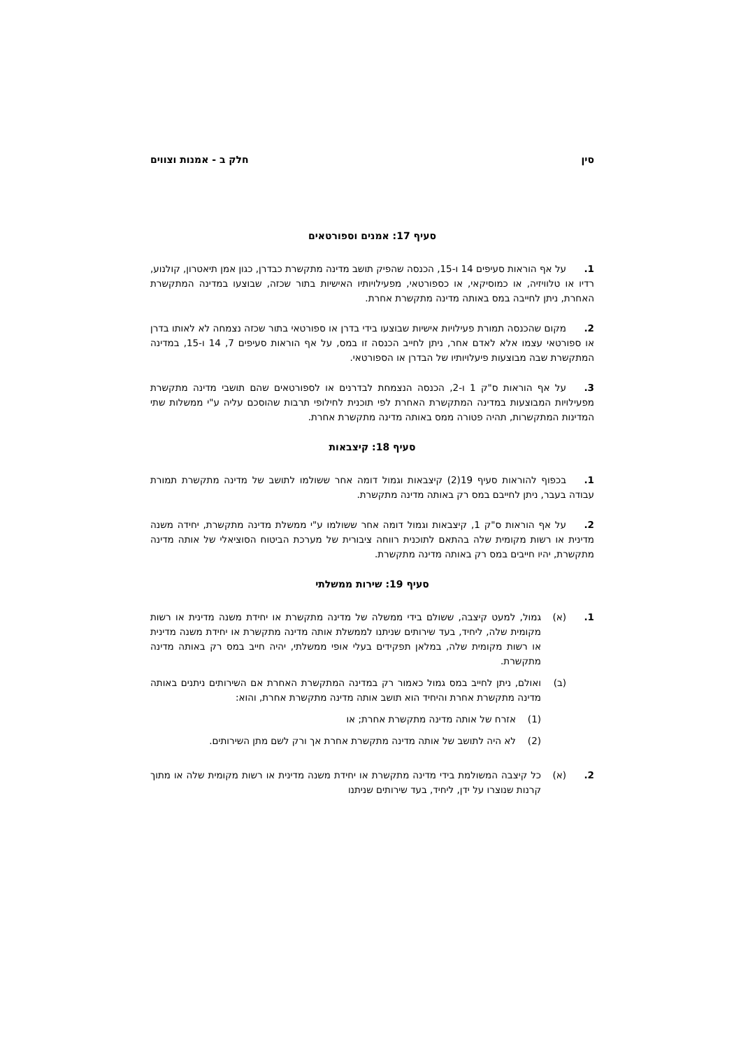סין חלק ב - אמנות וצווים
סעיף 17: אמנים וספורטאים
1. על אף הוראות סעיפים 14 ו-15, הכנסה שהפיק תושב מדינה מתקשרת כבדרן, כגון אמן תיאטרון, קולנוע, רדיו או טלוויזיה, או כמוסיקאי, או כספורטאי, מפעילויותיו האישיות בתור שכזה, שבוצעו במדינה המתקשרת האחרת, ניתן לחייבה במס באותה מדינה מתקשרת אחרת.
2. מקום שהכנסה תמורת פעילויות אישיות שבוצעו בידי בדרן או ספורטאי בתור שכזה נצמחה לא לאותו בדרן או ספורטאי עצמו אלא לאדם אחר, ניתן לחייב הכנסה זו במס, על אף הוראות סעיפים 7, 14 ו-15, במדינה המתקשרת שבה מבוצעות פיעלויותיו של הבדרן או הספורטאי.
3. על אף הוראות ס"ק 1 ו-2, הכנסה הנצמחת לבדרנים או לספורטאים שהם תושבי מדינה מתקשרת מפעילויות המבוצעות במדינה המתקשרת האחרת לפי תוכנית לחילופי תרבות שהוסכם עליה ע"י ממשלות שתי המדינות המתקשרות, תהיה פטורה ממס באותה מדינה מתקשרת אחרת.
סעיף 18: קיצבאות
1. בכפוף להוראות סעיף 19(2) קיצבאות וגמול דומה אחר ששולמו לתושב של מדינה מתקשרת תמורת עבודה בעבר, ניתן לחייבם במס רק באותה מדינה מתקשרת.
2. על אף הוראות ס"ק 1, קיצבאות וגמול דומה אחר ששולמו ע"י ממשלת מדינה מתקשרת, יחידה משנה מדינית או רשות מקומית שלה בהתאם לתוכנית רווחה ציבורית של מערכת הביטוח הסוציאלי של אותה מדינה מתקשרת, יהיו חייבים במס רק באותה מדינה מתקשרת.
סעיף 19: שירות ממשלתי
1. (א) גמול, למעט קיצבה, ששולם בידי ממשלה של מדינה מתקשרת או יחידת משנה מדינית או רשות מקומית שלה, ליחיד, בעד שירותים שניתנו לממשלת אותה מדינה מתקשרת או יחידת משנה מדינית או רשות מקומית שלה, במלאן תפקידים בעלי אופי ממשלתי, יהיה חייב במס רק באותה מדינה מתקשרת.
(ב) ואולם, ניתן לחייב במס גמול כאמור רק במדינה המתקשרת האחרת אם השירותים ניתנים באותה מדינה מתקשרת אחרת והיחיד הוא תושב אותה מדינה מתקשרת אחרת, והוא:
(1) אזרח של אותה מדינה מתקשרת אחרת; או
(2) לא היה לתושב של אותה מדינה מתקשרת אחרת אך ורק לשם מתן השירותים.
2. (א) כל קיצבה המשולמת בידי מדינה מתקשרת או יחידת משנה מדינית או רשות מקומית שלה או מתוך קרנות שנוצרו על ידן, ליחיד, בעד שירותים שניתנו